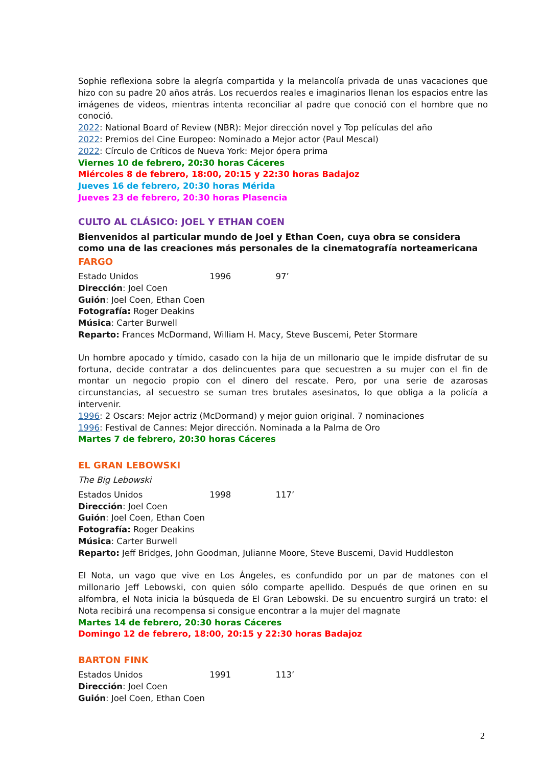Sophie reflexiona sobre la alegría compartida y la melancolía privada de unas vacaciones que hizo con su padre 20 años atrás. Los recuerdos reales e imaginarios llenan los espacios entre las imágenes de videos, mientras intenta reconciliar al padre que conoció con el hombre que no conoció.
2022: National Board of Review (NBR): Mejor dirección novel y Top películas del año
2022: Premios del Cine Europeo: Nominado a Mejor actor (Paul Mescal)
2022: Círculo de Críticos de Nueva York: Mejor ópera prima
Viernes 10 de febrero, 20:30 horas Cáceres
Miércoles 8 de febrero, 18:00, 20:15 y 22:30 horas Badajoz
Jueves 16 de febrero, 20:30 horas Mérida
Jueves 23 de febrero, 20:30 horas Plasencia
CULTO AL CLÁSICO: JOEL Y ETHAN COEN
Bienvenidos al particular mundo de Joel y Ethan Coen, cuya obra se considera como una de las creaciones más personales de la cinematografía norteamericana
FARGO
Estado Unidos 1996 97’
Dirección: Joel Coen
Guión: Joel Coen, Ethan Coen
Fotografía: Roger Deakins
Música: Carter Burwell
Reparto: Frances McDormand, William H. Macy, Steve Buscemi, Peter Stormare
Un hombre apocado y tímido, casado con la hija de un millonario que le impide disfrutar de su fortuna, decide contratar a dos delincuentes para que secuestren a su mujer con el fin de montar un negocio propio con el dinero del rescate. Pero, por una serie de azarosas circunstancias, al secuestro se suman tres brutales asesinatos, lo que obliga a la policía a intervenir.
1996: 2 Oscars: Mejor actriz (McDormand) y mejor guion original. 7 nominaciones
1996: Festival de Cannes: Mejor dirección. Nominada a la Palma de Oro
Martes 7 de febrero, 20:30 horas Cáceres
EL GRAN LEBOWSKI
The Big Lebowski
Estados Unidos 1998 117’
Dirección: Joel Coen
Guión: Joel Coen, Ethan Coen
Fotografía: Roger Deakins
Música: Carter Burwell
Reparto: Jeff Bridges, John Goodman, Julianne Moore, Steve Buscemi, David Huddleston
El Nota, un vago que vive en Los Ángeles, es confundido por un par de matones con el millonario Jeff Lebowski, con quien sólo comparte apellido. Después de que orinen en su alfombra, el Nota inicia la búsqueda de El Gran Lebowski. De su encuentro surgirá un trato: el Nota recibirá una recompensa si consigue encontrar a la mujer del magnate
Martes 14 de febrero, 20:30 horas Cáceres
Domingo 12 de febrero, 18:00, 20:15 y 22:30 horas Badajoz
BARTON FINK
Estados Unidos 1991 113’
Dirección: Joel Coen
Guión: Joel Coen, Ethan Coen
2